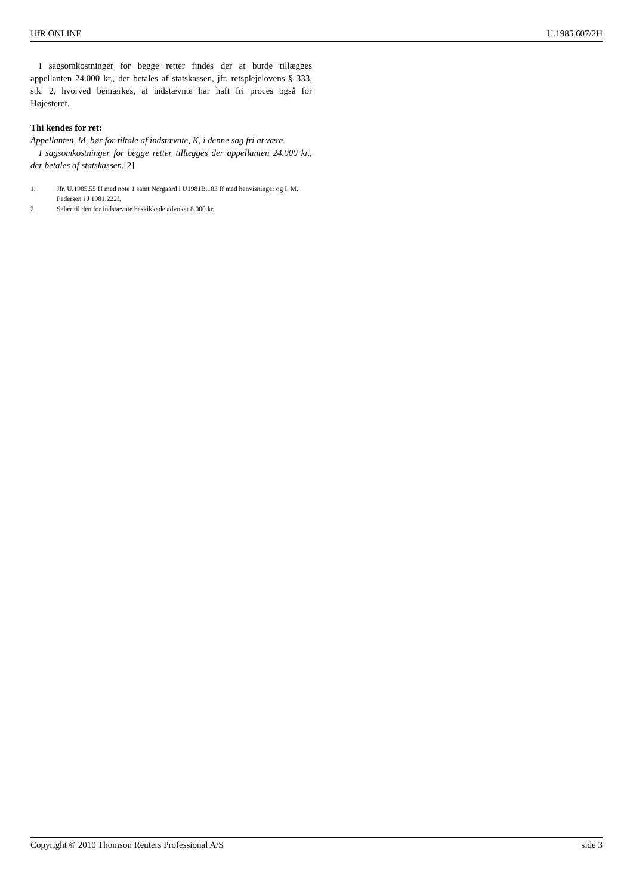UfR ONLINE U.1985.607/2H
I sagsomkostninger for begge retter findes der at burde tillægges appellanten 24.000 kr., der betales af statskassen, jfr. retsplejelovens § 333, stk. 2, hvorved bemærkes, at indstævnte har haft fri proces også for Højesteret.
Thi kendes for ret:
Appellanten, M, bør for tiltale af indstævnte, K, i denne sag fri at være.
I sagsomkostninger for begge retter tillægges der appellanten 24.000 kr., der betales af statskassen.[2]
1. Jfr. U.1985.55 H med note 1 samt Nørgaard i U1981B.183 ff med henvisninger og I. M. Pedersen i J 1981.222f.
2. Salær til den for indstævnte beskikkede advokat 8.000 kr.
Copyright © 2010 Thomson Reuters Professional A/S side 3